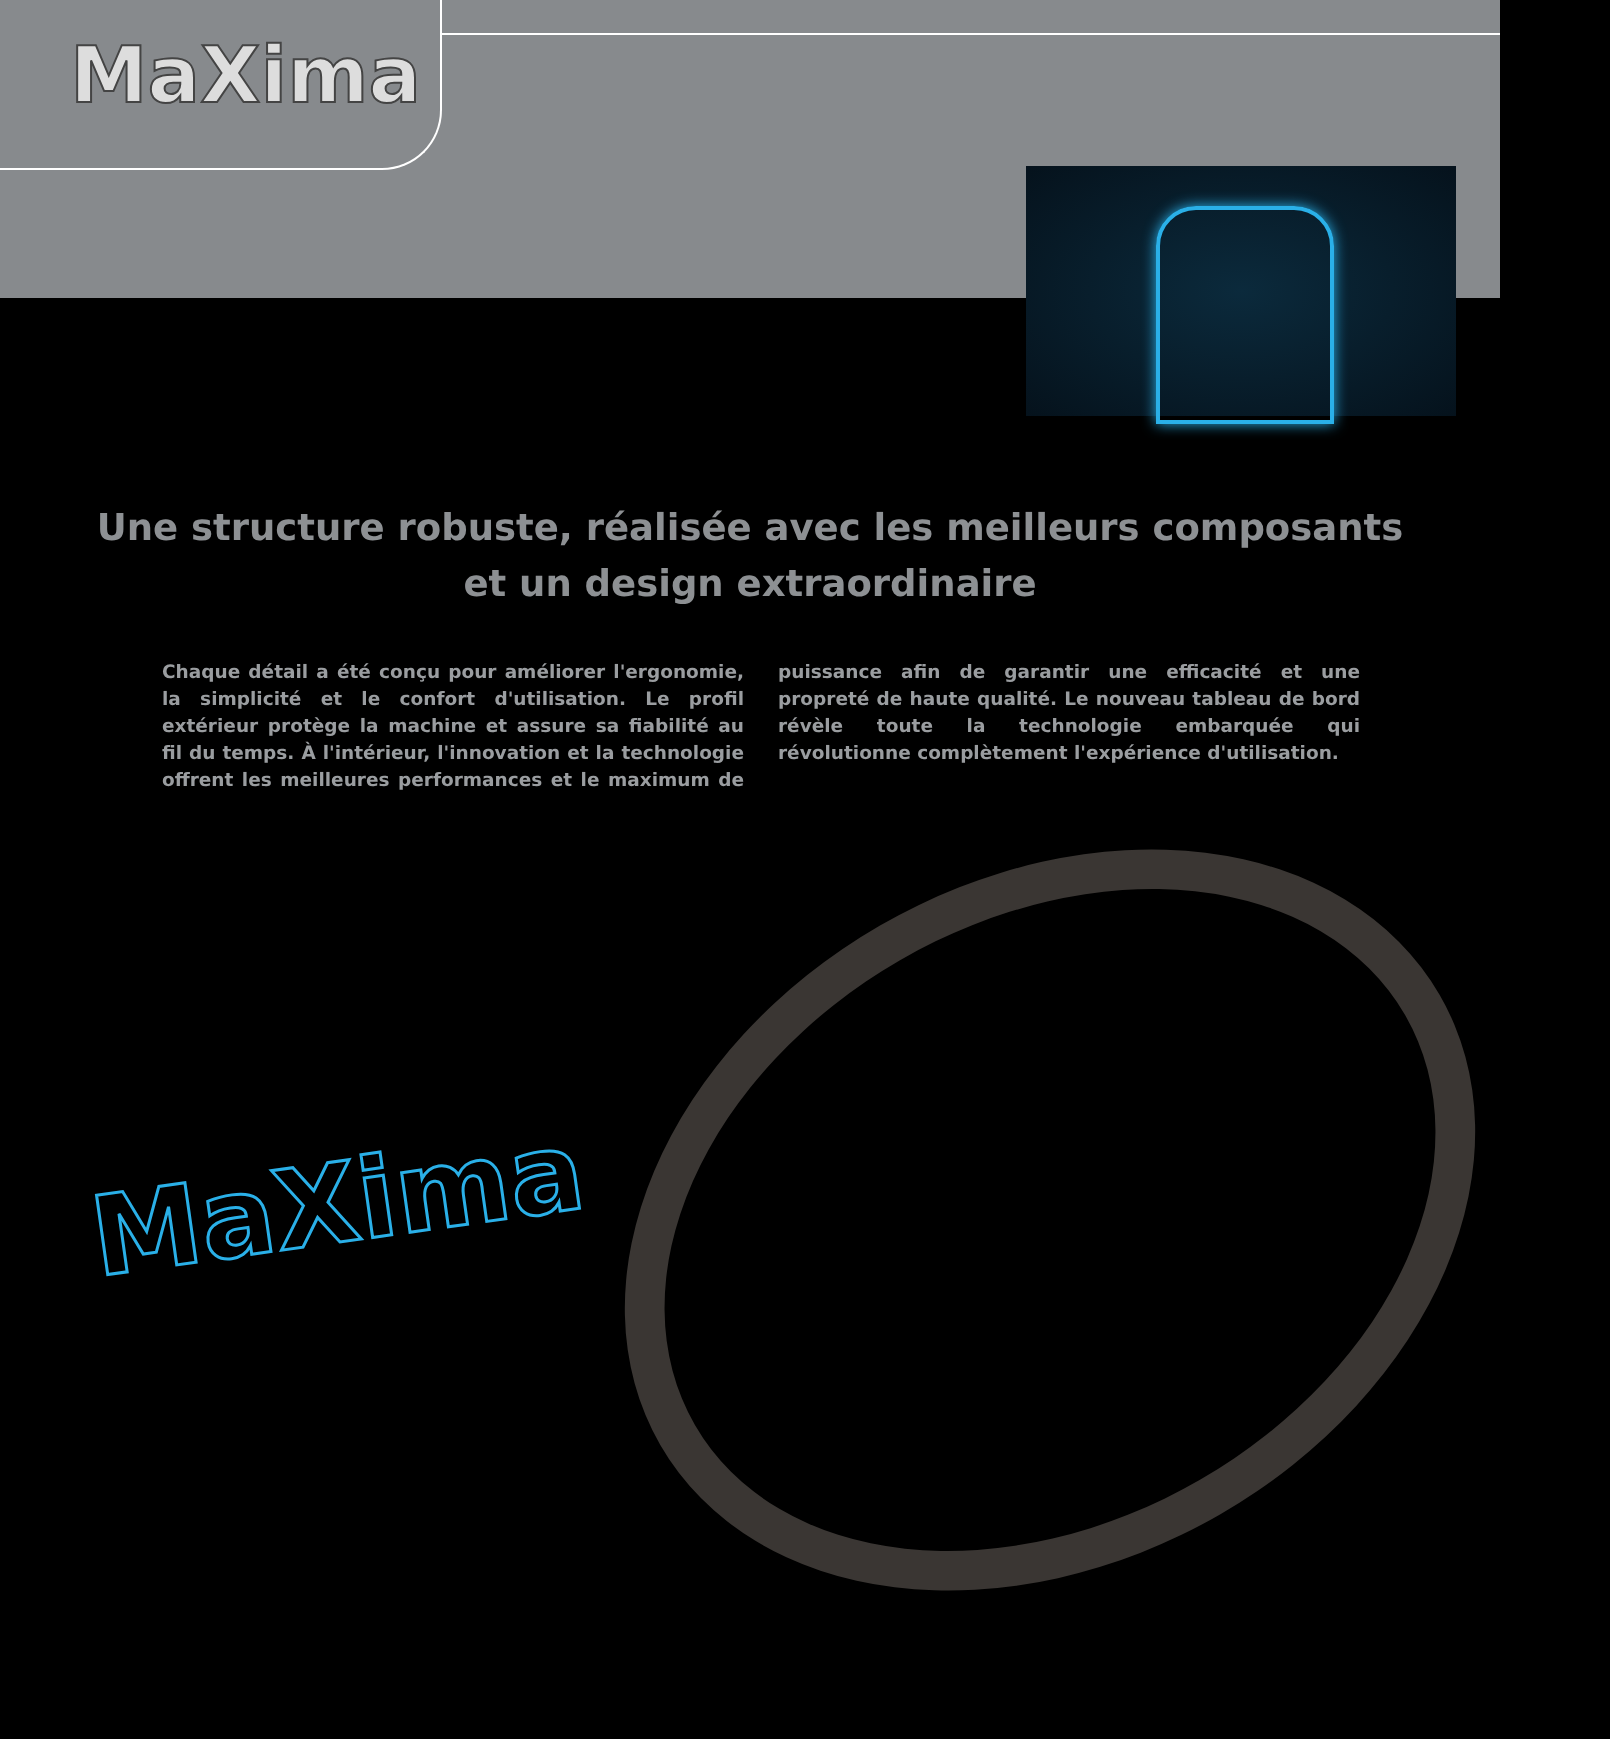MaXima
Une structure robuste, réalisée avec les meilleurs composants
et un design extraordinaire
Chaque détail a été conçu pour améliorer l'ergonomie, la simplicité et le confort d'utilisation. Le profil extérieur protège la machine et assure sa fiabilité au fil du temps. À l'intérieur, l'innovation et la technologie offrent les meilleures performances et le maximum de puissance afin de garantir une efficacité et une propreté de haute qualité. Le nouveau tableau de bord révèle toute la technologie embarquée qui révolutionne complètement l'expérience d'utilisation.
MaXima